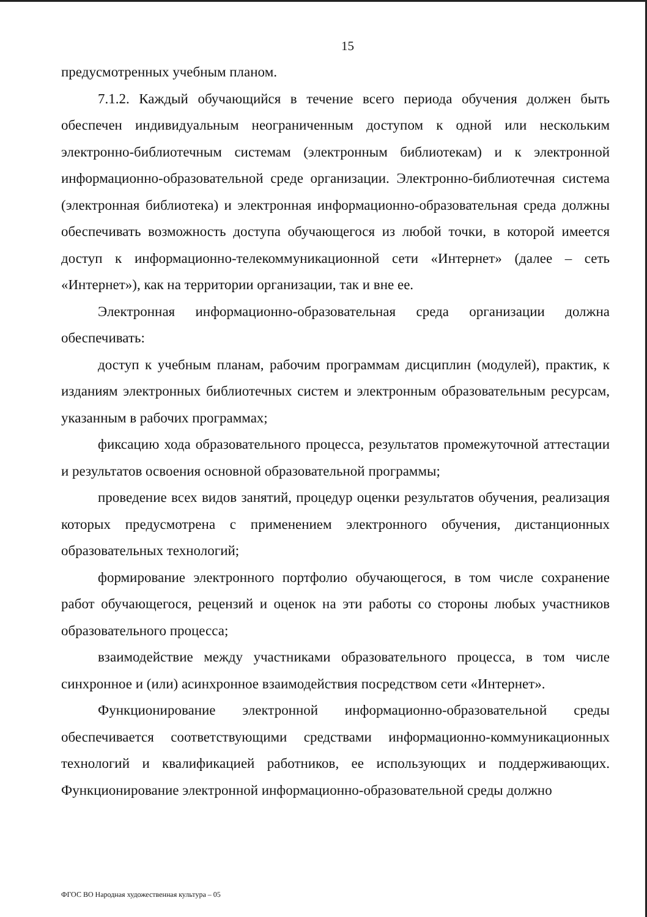15
предусмотренных учебным планом.
7.1.2. Каждый обучающийся в течение всего периода обучения должен быть обеспечен индивидуальным неограниченным доступом к одной или нескольким электронно-библиотечным системам (электронным библиотекам) и к электронной информационно-образовательной среде организации. Электронно-библиотечная система (электронная библиотека) и электронная информационно-образовательная среда должны обеспечивать возможность доступа обучающегося из любой точки, в которой имеется доступ к информационно-телекоммуникационной сети «Интернет» (далее – сеть «Интернет»), как на территории организации, так и вне ее.
Электронная информационно-образовательная среда организации должна обеспечивать:
доступ к учебным планам, рабочим программам дисциплин (модулей), практик, к изданиям электронных библиотечных систем и электронным образовательным ресурсам, указанным в рабочих программах;
фиксацию хода образовательного процесса, результатов промежуточной аттестации и результатов освоения основной образовательной программы;
проведение всех видов занятий, процедур оценки результатов обучения, реализация которых предусмотрена с применением электронного обучения, дистанционных образовательных технологий;
формирование электронного портфолио обучающегося, в том числе сохранение работ обучающегося, рецензий и оценок на эти работы со стороны любых участников образовательного процесса;
взаимодействие между участниками образовательного процесса, в том числе синхронное и (или) асинхронное взаимодействия посредством сети «Интернет».
Функционирование электронной информационно-образовательной среды обеспечивается соответствующими средствами информационно-коммуникационных технологий и квалификацией работников, ее использующих и поддерживающих. Функционирование электронной информационно-образовательной среды должно
ФГОС ВО Народная художественная культура – 05